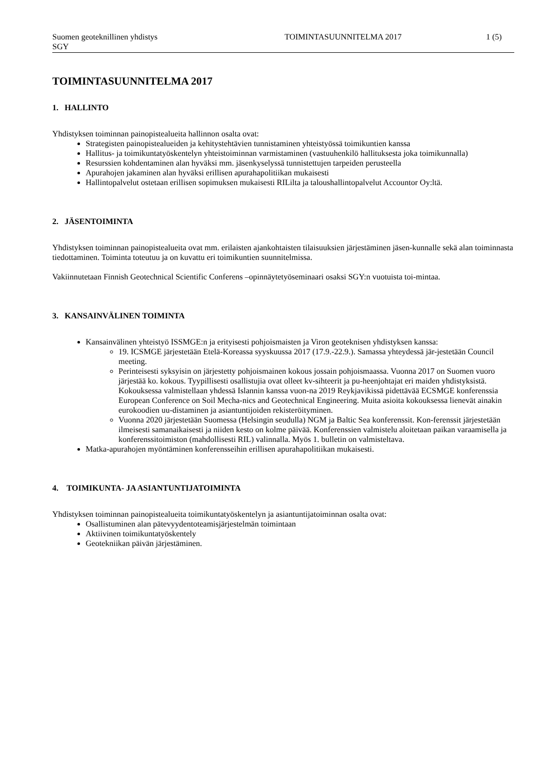Suomen geoteknillinen yhdistys
SGY
TOIMINTASUUNNITELMA 2017 1 (5)
TOIMINTASUUNNITELMA 2017
1. HALLINTO
Yhdistyksen toiminnan painopistealueita hallinnon osalta ovat:
Strategisten painopistealueiden ja kehitystehtävien tunnistaminen yhteistyössä toimikuntien kanssa
Hallitus- ja toimikuntatyöskentelyn yhteistoiminnan varmistaminen (vastuuhenkilö hallituksesta joka toimikunnalla)
Resurssien kohdentaminen alan hyväksi mm. jäsenkyselyssä tunnistettujen tarpeiden perusteella
Apurahojen jakaminen alan hyväksi erillisen apurahapolitiikan mukaisesti
Hallintopalvelut ostetaan erillisen sopimuksen mukaisesti RILilta ja taloushallintopalvelut Accountor Oy:ltä.
2. JÄSENTOIMINTA
Yhdistyksen toiminnan painopistealueita ovat mm. erilaisten ajankohtaisten tilaisuuksien järjestäminen jäsen-kunnalle sekä alan toiminnasta tiedottaminen. Toiminta toteutuu ja on kuvattu eri toimikuntien suunnitelmissa.
Vakiinnutetaan Finnish Geotechnical Scientific Conferens –opinnäytetyöseminaari osaksi SGY:n vuotuista toi-mintaa.
3. KANSAINVÄLINEN TOIMINTA
Kansainvälinen yhteistyö ISSMGE:n ja erityisesti pohjoismaisten ja Viron geoteknisen yhdistyksen kanssa:
19. ICSMGE järjestetään Etelä-Koreassa syyskuussa 2017 (17.9.-22.9.). Samassa yhteydessä jär-jestetään Council meeting.
Perinteisesti syksyisin on järjestetty pohjoismainen kokous jossain pohjoismaassa. Vuonna 2017 on Suomen vuoro järjestää ko. kokous. Tyypillisesti osallistujia ovat olleet kv-sihteerit ja pu-heenjohtajat eri maiden yhdistyksistä. Kokouksessa valmistellaan yhdessä Islannin kanssa vuon-na 2019 Reykjavikissä pidettävää ECSMGE konferenssia European Conference on Soil Mecha-nics and Geotechnical Engineering. Muita asioita kokouksessa lienevät ainakin eurokoodien uu-distaminen ja asiantuntijoiden rekisteröityminen.
Vuonna 2020 järjestetään Suomessa (Helsingin seudulla) NGM ja Baltic Sea konferenssit. Kon-ferenssit järjestetään ilmeisesti samanaikaisesti ja niiden kesto on kolme päivää. Konferenssien valmistelu aloitetaan paikan varaamisella ja konferenssitoimiston (mahdollisesti RIL) valinnalla. Myös 1. bulletin on valmisteltava.
Matka-apurahojen myöntäminen konferensseihin erillisen apurahapolitiikan mukaisesti.
4. TOIMIKUNTA- JA ASIANTUNTIJATOIMINTA
Yhdistyksen toiminnan painopistealueita toimikuntatyöskentelyn ja asiantuntijatoiminnan osalta ovat:
Osallistuminen alan pätevyydentoteamisjärjestelmän toimintaan
Aktiivinen toimikuntatyöskentely
Geotekniikan päivän järjestäminen.